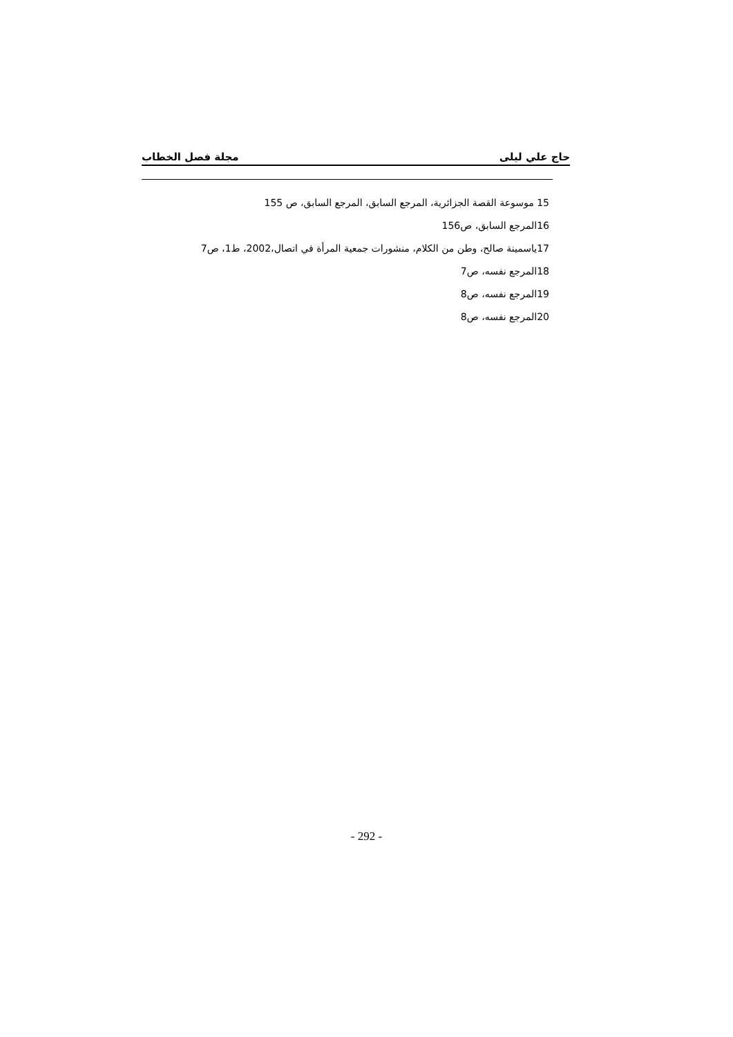حاج علي ليلى مجلة فصل الخطاب
15 موسوعة القصة الجزائرية، المرجع السابق، المرجع السابق، ص 155
16المرجع السابق، ص156
17ياسمينة صالح، وطن من الكلام، منشورات جمعية المرأة في اتصال،2002، ط1، ص7
18المرجع نفسه، ص7
19المرجع نفسه، ص8
20المرجع نفسه، ص8
- 292 -